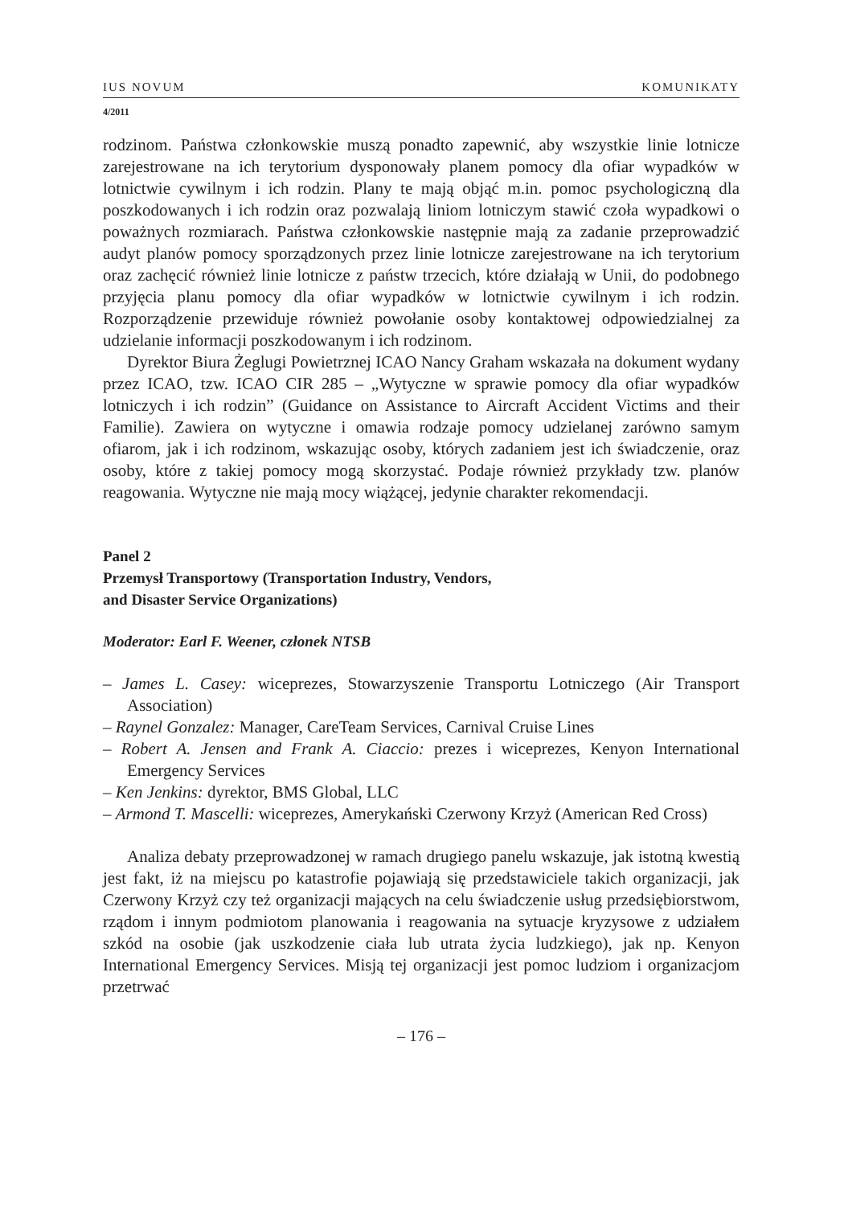IUS NOVUM KOMUNIKATY
4/2011
rodzinom. Państwa członkowskie muszą ponadto zapewnić, aby wszystkie linie lotnicze zarejestrowane na ich terytorium dysponowały planem pomocy dla ofiar wypadków w lotnictwie cywilnym i ich rodzin. Plany te mają objąć m.in. pomoc psychologiczną dla poszkodowanych i ich rodzin oraz pozwalają liniom lotniczym stawić czoła wypadkowi o poważnych rozmiarach. Państwa członkowskie następnie mają za zadanie przeprowadzić audyt planów pomocy sporządzonych przez linie lotnicze zarejestrowane na ich terytorium oraz zachęcić również linie lotnicze z państw trzecich, które działają w Unii, do podobnego przyjęcia planu pomocy dla ofiar wypadków w lotnictwie cywilnym i ich rodzin. Rozporządzenie przewiduje również powołanie osoby kontaktowej odpowiedzialnej za udzielanie informacji poszkodowanym i ich rodzinom.
Dyrektor Biura Żeglugi Powietrznej ICAO Nancy Graham wskazała na dokument wydany przez ICAO, tzw. ICAO CIR 285 – „Wytyczne w sprawie pomocy dla ofiar wypadków lotniczych i ich rodzin” (Guidance on Assistance to Aircraft Accident Victims and their Familie). Zawiera on wytyczne i omawia rodzaje pomocy udzielanej zarówno samym ofiarom, jak i ich rodzinom, wskazując osoby, których zadaniem jest ich świadczenie, oraz osoby, które z takiej pomocy mogą skorzystać. Podaje również przykłady tzw. planów reagowania. Wytyczne nie mają mocy wiążącej, jedynie charakter rekomendacji.
Panel 2
Przemysł Transportowy (Transportation Industry, Vendors,
and Disaster Service Organizations)
Moderator: Earl F. Weener, członek NTSB
– James L. Casey: wiceprezes, Stowarzyszenie Transportu Lotniczego (Air Transport Association)
– Raynel Gonzalez: Manager, CareTeam Services, Carnival Cruise Lines
– Robert A. Jensen and Frank A. Ciaccio: prezes i wiceprezes, Kenyon International Emergency Services
– Ken Jenkins: dyrektor, BMS Global, LLC
– Armond T. Mascelli: wiceprezes, Amerykański Czerwony Krzyż (American Red Cross)
Analiza debaty przeprowadzonej w ramach drugiego panelu wskazuje, jak istotną kwestią jest fakt, iż na miejscu po katastrofie pojawiają się przedstawiciele takich organizacji, jak Czerwony Krzyż czy też organizacji mających na celu świadczenie usług przedsiębiorstwom, rządom i innym podmiotom planowania i reagowania na sytuacje kryzysowe z udziałem szkód na osobie (jak uszkodzenie ciała lub utrata życia ludzkiego), jak np. Kenyon International Emergency Services. Misją tej organizacji jest pomoc ludziom i organizacjom przetrwać
– 176 –